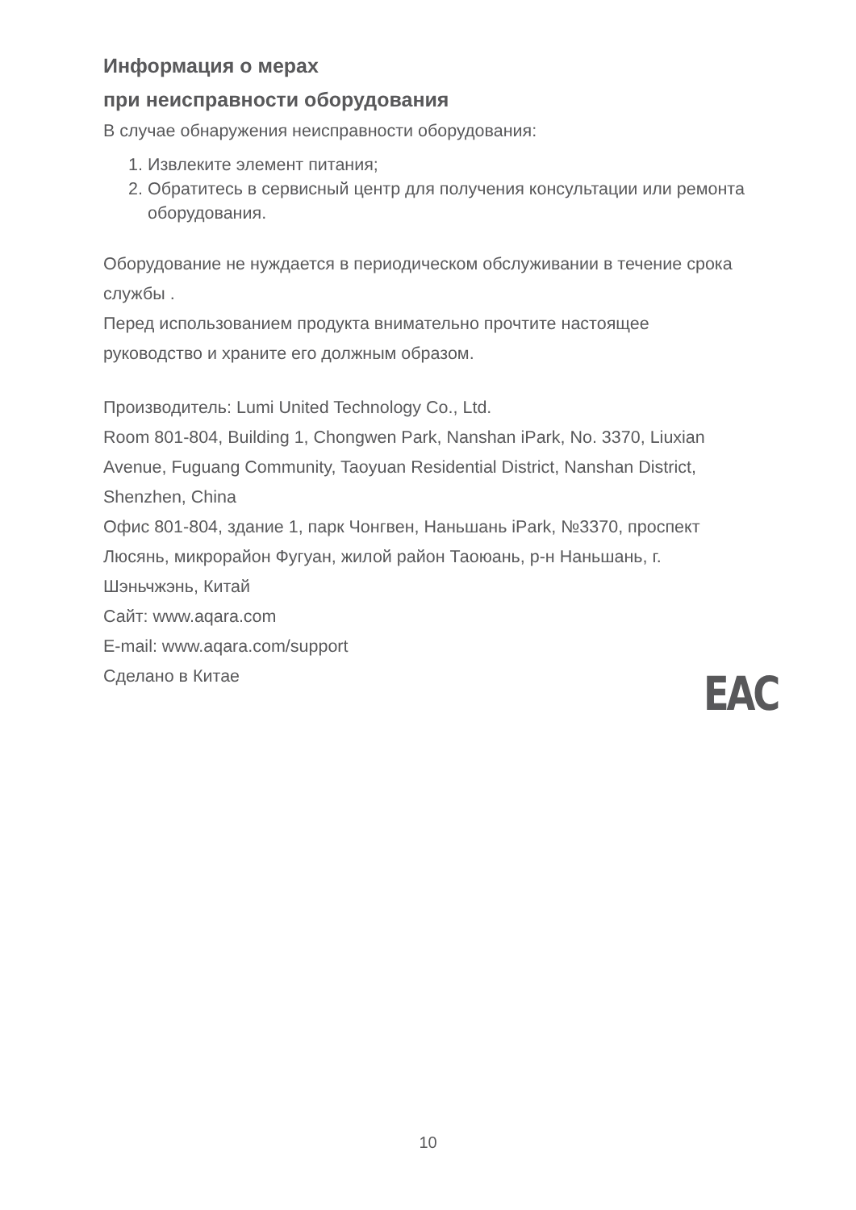Информация о мерах
при неисправности оборудования
В случае обнаружения неисправности оборудования:
1. Извлеките элемент питания;
2. Обратитесь в сервисный центр для получения консультации или ремонта оборудования.
Оборудование не нуждается в периодическом обслуживании в течение срока службы .
Перед использованием продукта внимательно прочтите настоящее руководство и храните его должным образом.
Производитель: Lumi United Technology Co., Ltd.
Room 801-804, Building 1, Chongwen Park, Nanshan iPark, No. 3370, Liuxian Avenue, Fuguang Community, Taoyuan Residential District, Nanshan District, Shenzhen, China
Офис 801-804, здание 1, парк Чонгвен, Наньшань iPark, №3370, проспект Люсянь, микрорайон Фугуан, жилой район Таоюань, р-н Наньшань, г. Шэньчжэнь, Китай
Сайт: www.aqara.com
E-mail: www.aqara.com/support
Сделано в Китае
EAC
10